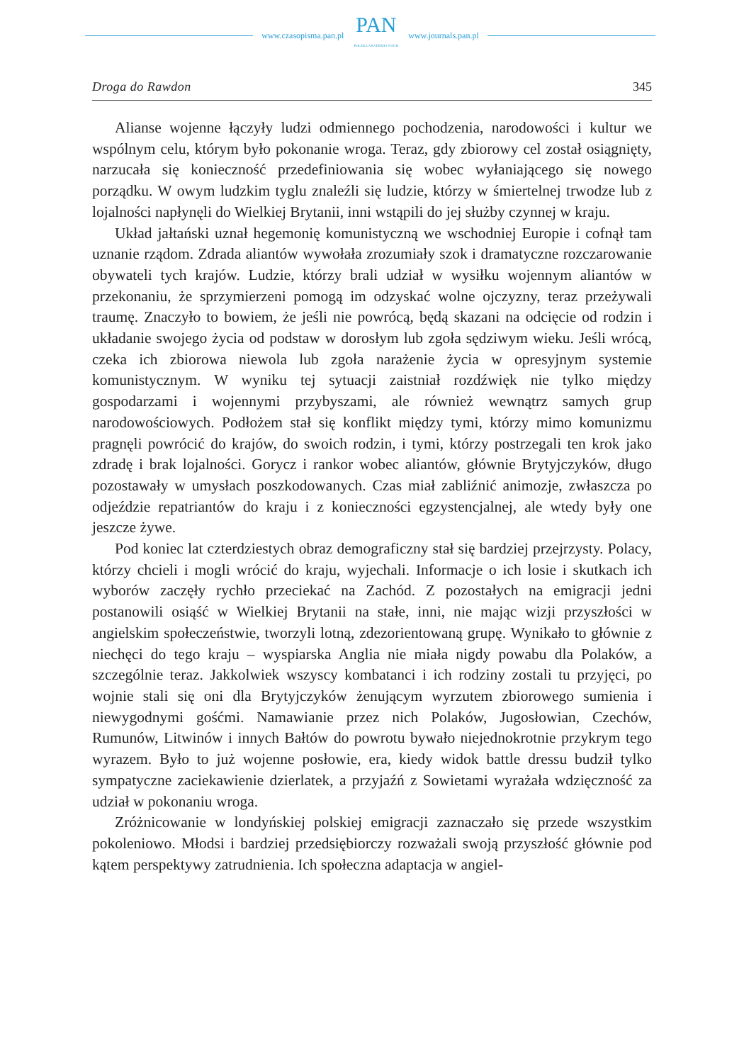www.czasopisma.pan.pl
PAN
POLSKA AKADEMIA NAUK
www.journals.pan.pl
Droga do Rawdon 345
Alianse wojenne łączyły ludzi odmiennego pochodzenia, narodowości i kultur we wspólnym celu, którym było pokonanie wroga. Teraz, gdy zbiorowy cel został osiągnięty, narzucała się konieczność przedefiniowania się wobec wyłaniającego się nowego porządku. W owym ludzkim tyglu znaleźli się ludzie, którzy w śmiertelnej trwodze lub z lojalności napłynęli do Wielkiej Brytanii, inni wstąpili do jej służby czynnej w kraju.
Układ jałtański uznał hegemonię komunistyczną we wschodniej Europie i cofnął tam uznanie rządom. Zdrada aliantów wywołała zrozumiały szok i dramatyczne rozczarowanie obywateli tych krajów. Ludzie, którzy brali udział w wysiłku wojennym aliantów w przekonaniu, że sprzymierzeni pomogą im odzyskać wolne ojczyzny, teraz przeżywali traumę. Znaczyło to bowiem, że jeśli nie powrócą, będą skazani na odcięcie od rodzin i układanie swojego życia od podstaw w dorosłym lub zgoła sędziwym wieku. Jeśli wrócą, czeka ich zbiorowa niewola lub zgoła narażenie życia w opresyjnym systemie komunistycznym. W wyniku tej sytuacji zaistniał rozdźwięk nie tylko między gospodarzami i wojennymi przybyszami, ale również wewnątrz samych grup narodowościowych. Podłożem stał się konflikt między tymi, którzy mimo komunizmu pragnęli powrócić do krajów, do swoich rodzin, i tymi, którzy postrzegali ten krok jako zdradę i brak lojalności. Gorycz i rankor wobec aliantów, głównie Brytyjczyków, długo pozostawały w umysłach poszkodowanych. Czas miał zabliźnić animozje, zwłaszcza po odjeździe repatriantów do kraju i z konieczności egzystencjalnej, ale wtedy były one jeszcze żywe.
Pod koniec lat czterdziestych obraz demograficzny stał się bardziej przejrzysty. Polacy, którzy chcieli i mogli wrócić do kraju, wyjechali. Informacje o ich losie i skutkach ich wyborów zaczęły rychło przeciekać na Zachód. Z pozostałych na emigracji jedni postanowili osiąść w Wielkiej Brytanii na stałe, inni, nie mając wizji przyszłości w angielskim społeczeństwie, tworzyli lotną, zdezorientowaną grupę. Wynikało to głównie z niechęci do tego kraju – wyspiarska Anglia nie miała nigdy powabu dla Polaków, a szczególnie teraz. Jakkolwiek wszyscy kombatanci i ich rodziny zostali tu przyjęci, po wojnie stali się oni dla Brytyjczyków żenującym wyrzutem zbiorowego sumienia i niewygodnymi gośćmi. Namawianie przez nich Polaków, Jugosłowian, Czechów, Rumunów, Litwinów i innych Bałtów do powrotu bywało niejednokrotnie przykrym tego wyrazem. Było to już wojenne posłowie, era, kiedy widok battle dressu budził tylko sympatyczne zaciekawienie dzierlatek, a przyjaźń z Sowietami wyrażała wdzięczność za udział w pokonaniu wroga.
Zróżnicowanie w londyńskiej polskiej emigracji zaznaczało się przede wszystkim pokoleniowo. Młodsi i bardziej przedsiębiorczy rozważali swoją przyszłość głównie pod kątem perspektywy zatrudnienia. Ich społeczna adaptacja w angiel-